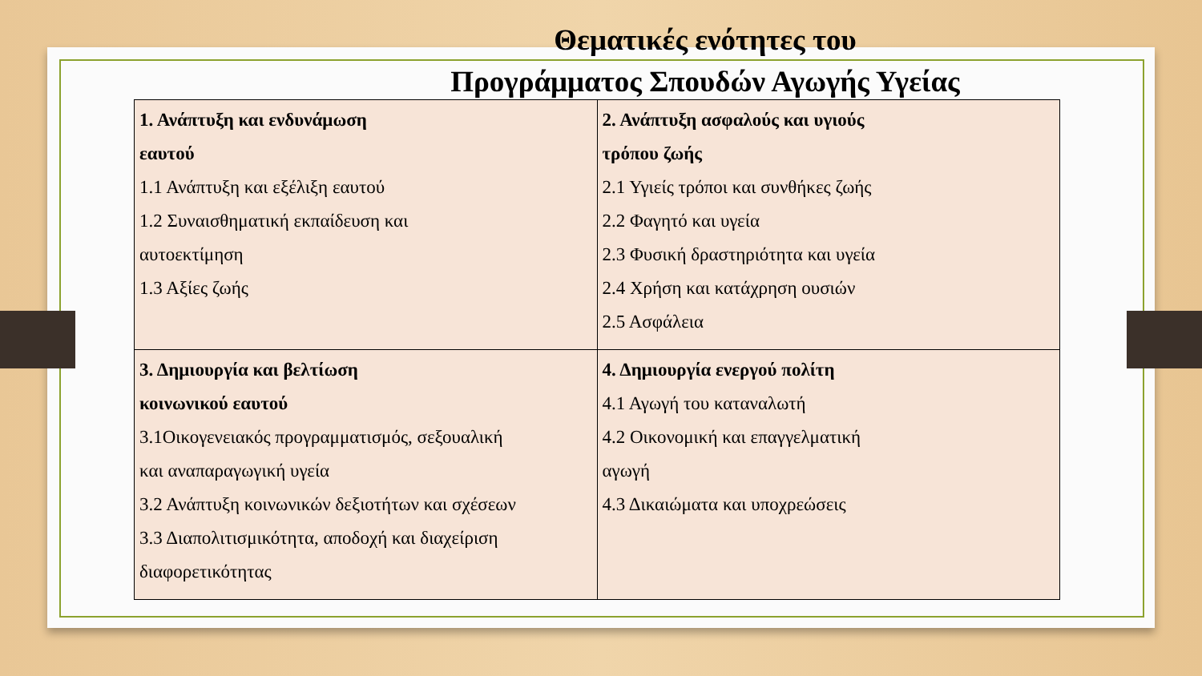Θεματικές ενότητες του
Προγράμματος Σπουδών Αγωγής Υγείας
| 1. Ανάπτυξη και ενδυνάμωση εαυτού 1.1 Ανάπτυξη και εξέλιξη εαυτού 1.2 Συναισθηματική εκπαίδευση και αυτοεκτίμηση 1.3 Αξίες ζωής | 2. Ανάπτυξη ασφαλούς και υγιούς τρόπου ζωής 2.1 Υγιείς τρόποι και συνθήκες ζωής 2.2 Φαγητό και υγεία 2.3 Φυσική δραστηριότητα και υγεία 2.4 Χρήση και κατάχρηση ουσιών 2.5 Ασφάλεια |
| 3. Δημιουργία και βελτίωση κοινωνικού εαυτού 3.1Οικογενειακός προγραμματισμός, σεξουαλική και αναπαραγωγική υγεία 3.2 Ανάπτυξη κοινωνικών δεξιοτήτων και σχέσεων 3.3 Διαπολιτισμικότητα, αποδοχή και διαχείριση διαφορετικότητας | 4. Δημιουργία ενεργού πολίτη 4.1 Αγωγή του καταναλωτή 4.2 Οικονομική και επαγγελματική αγωγή 4.3 Δικαιώματα και υποχρεώσεις |